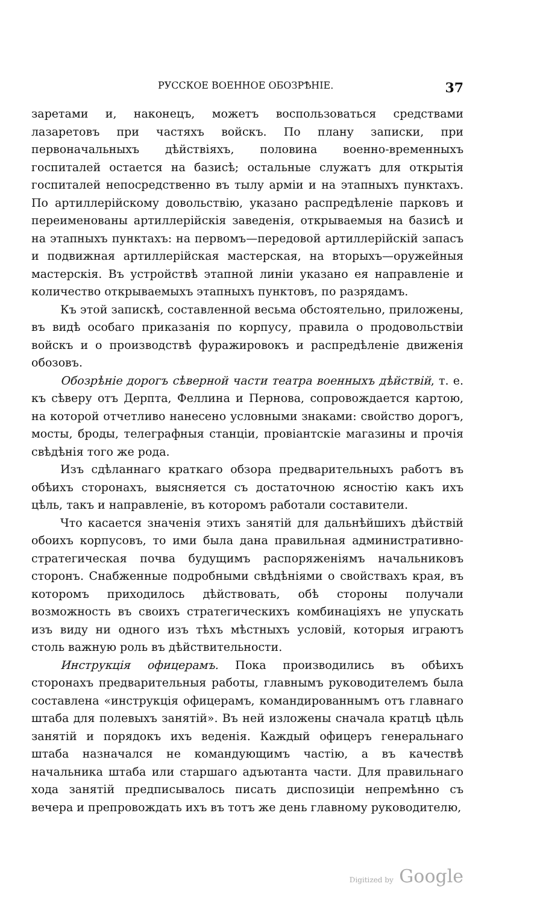РУССКОЕ ВОЕННОЕ ОБОЗРѢНІЕ. 37
заретами и, наконецъ, можетъ воспользоваться средствами лазаретовъ при частяхъ войскъ. По плану записки, при первоначальныхъ дѣйствіяхъ, половина военно-временныхъ госпиталей остается на базисѣ; остальные служатъ для открытія госпиталей непосредственно въ тылу арміи и на этапныхъ пунктахъ. По артиллерійскому довольствію, указано распредѣленіе парковъ и переименованы артиллерійскія заведенія, открываемыя на базисѣ и на этапныхъ пунктахъ: на первомъ—передовой артиллерійскій запасъ и подвижная артиллерійская мастерская, на вторыхъ—оружейныя мастерскія. Въ устройствѣ этапной линіи указано ея направленіе и количество открываемыхъ этапныхъ пунктовъ, по разрядамъ.
Къ этой запискѣ, составленной весьма обстоятельно, приложены, въ видѣ особаго приказанія по корпусу, правила о продовольствіи войскъ и о производствѣ фуражировокъ и распредѣленіе движенія обозовъ.
Обозрѣніе дорогъ сѣверной части театра военныхъ дѣйствій, т. е. къ сѣверу отъ Дерпта, Феллина и Пернова, сопровождается картою, на которой отчетливо нанесено условными знаками: свойство дорогъ, мосты, броды, телеграфныя станціи, провіантскіе магазины и прочія свѣдѣнія того же рода.
Изъ сдѣланнаго краткаго обзора предварительныхъ работъ въ обѣихъ сторонахъ, выясняется съ достаточною ясностію какъ ихъ цѣль, такъ и направленіе, въ которомъ работали составители.
Что касается значенія этихъ занятій для дальнѣйшихъ дѣйствій обоихъ корпусовъ, то ими была дана правильная административно-стратегическая почва будущимъ распоряженіямъ начальниковъ сторонъ. Снабженные подробными свѣдѣніями о свойствахъ края, въ которомъ приходилось дѣйствовать, обѣ стороны получали возможность въ своихъ стратегическихъ комбинаціяхъ не упускать изъ виду ни одного изъ тѣхъ мѣстныхъ условій, которыя играютъ столь важную роль въ дѣйствительности.
Инструкція офицерамъ. Пока производились въ обѣихъ сторонахъ предварительныя работы, главнымъ руководителемъ была составлена «инструкція офицерамъ, командированнымъ отъ главнаго штаба для полевыхъ занятій». Въ ней изложены сначала кратцѣ цѣль занятій и порядокъ ихъ веденія. Каждый офицеръ генеральнаго штаба назначался не командующимъ частію, а въ качествѣ начальника штаба или старшаго адъютанта части. Для правильнаго хода занятій предписывалось писать диспозиціи непремѣнно съ вечера и препровождать ихъ въ тотъ же день главному руководителю,
Digitized by Google